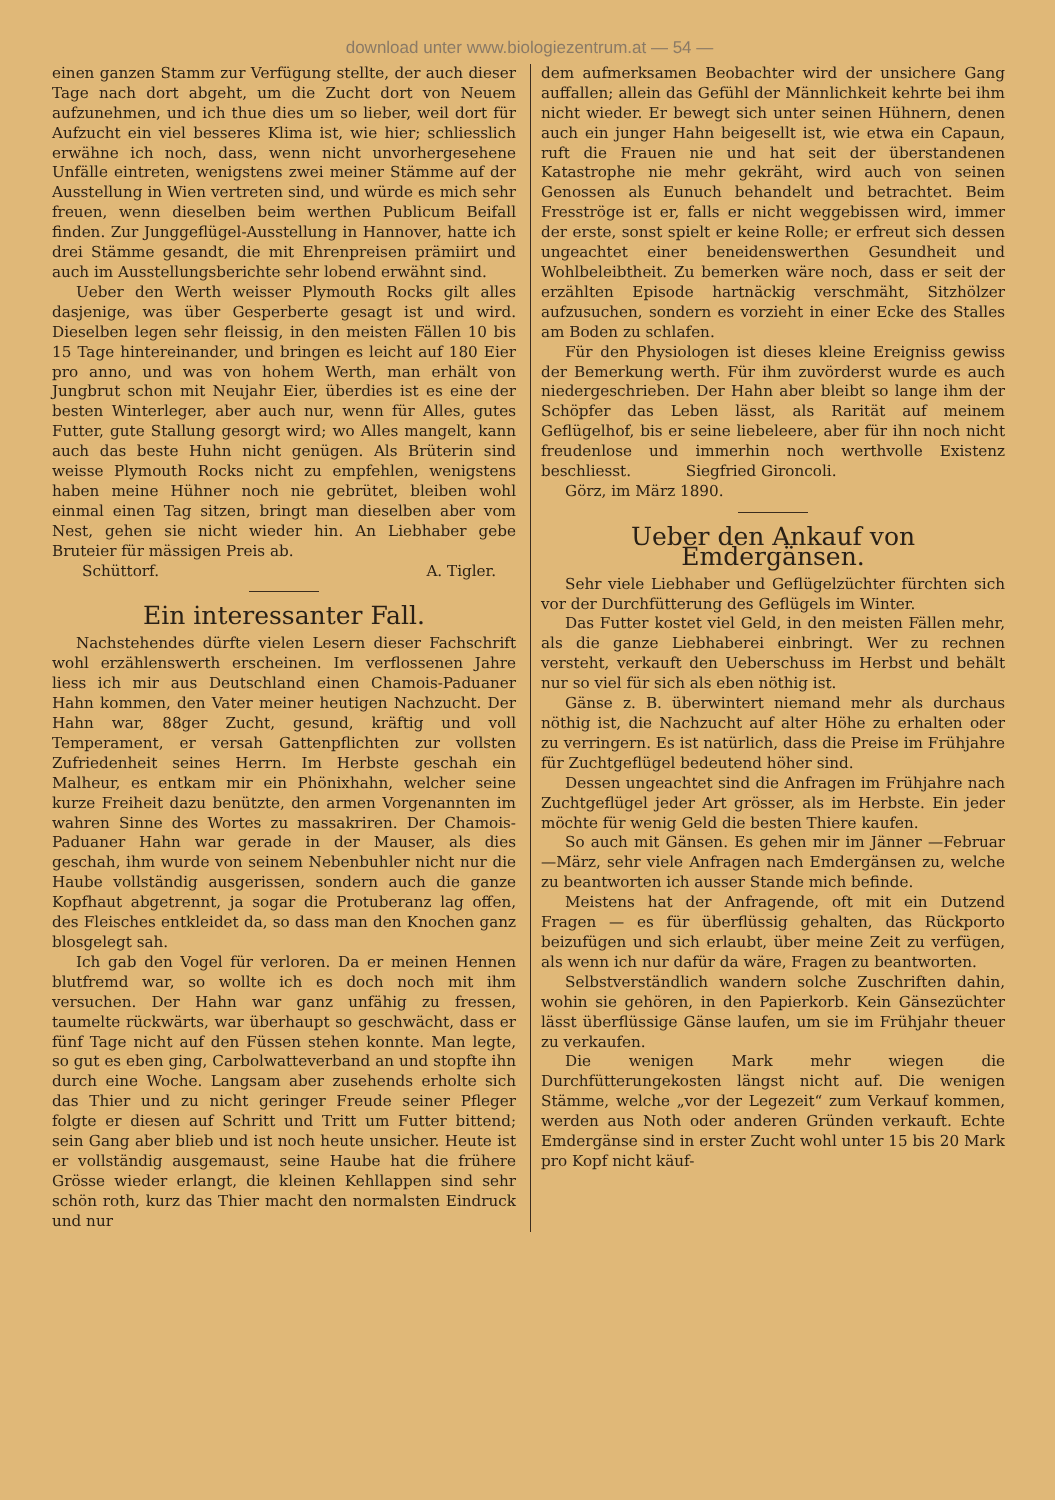download unter www.biologiezentrum.at — 54 —
einen ganzen Stamm zur Verfügung stellte, der auch dieser Tage nach dort abgeht, um die Zucht dort von Neuem aufzunehmen, und ich thue dies um so lieber, weil dort für Aufzucht ein viel besseres Klima ist, wie hier; schliesslich erwähne ich noch, dass, wenn nicht unvorhergesehene Unfälle eintreten, wenigstens zwei meiner Stämme auf der Ausstellung in Wien vertreten sind, und würde es mich sehr freuen, wenn dieselben beim werthen Publicum Beifall finden. Zur Junggeflügel-Ausstellung in Hannover, hatte ich drei Stämme gesandt, die mit Ehrenpreisen prämiirt und auch im Ausstellungsberichte sehr lobend erwähnt sind.
Ueber den Werth weisser Plymouth Rocks gilt alles dasjenige, was über Gesperberte gesagt ist und wird. Dieselben legen sehr fleissig, in den meisten Fällen 10 bis 15 Tage hintereinander, und bringen es leicht auf 180 Eier pro anno, und was von hohem Werth, man erhält von Jungbrut schon mit Neujahr Eier, überdies ist es eine der besten Winterleger, aber auch nur, wenn für Alles, gutes Futter, gute Stallung gesorgt wird; wo Alles mangelt, kann auch das beste Huhn nicht genügen. Als Brüterin sind weisse Plymouth Rocks nicht zu empfehlen, wenigstens haben meine Hühner noch nie gebrütet, bleiben wohl einmal einen Tag sitzen, bringt man dieselben aber vom Nest, gehen sie nicht wieder hin. An Liebhaber gebe Bruteier für mässigen Preis ab.
Schüttorf. A. Tigler.
Ein interessanter Fall.
Nachstehendes dürfte vielen Lesern dieser Fachschrift wohl erzählenswerth erscheinen. Im verflossenen Jahre liess ich mir aus Deutschland einen Chamois-Paduaner Hahn kommen, den Vater meiner heutigen Nachzucht. Der Hahn war, 88ger Zucht, gesund, kräftig und voll Temperament, er versah Gattenpflichten zur vollsten Zufriedenheit seines Herrn. Im Herbste geschah ein Malheur, es entkam mir ein Phönixhahn, welcher seine kurze Freiheit dazu benützte, den armen Vorgenannten im wahren Sinne des Wortes zu massakriren. Der Chamois-Paduaner Hahn war gerade in der Mauser, als dies geschah, ihm wurde von seinem Nebenbuhler nicht nur die Haube vollständig ausgerissen, sondern auch die ganze Kopfhaut abgetrennt, ja sogar die Protuberanz lag offen, des Fleisches entkleidet da, so dass man den Knochen ganz blosgelegt sah.
Ich gab den Vogel für verloren. Da er meinen Hennen blutfremd war, so wollte ich es doch noch mit ihm versuchen. Der Hahn war ganz unfähig zu fressen, taumelte rückwärts, war überhaupt so geschwächt, dass er fünf Tage nicht auf den Füssen stehen konnte. Man legte, so gut es eben ging, Carbolwatteverband an und stopfte ihn durch eine Woche. Langsam aber zusehends erholte sich das Thier und zu nicht geringer Freude seiner Pfleger folgte er diesen auf Schritt und Tritt um Futter bittend; sein Gang aber blieb und ist noch heute unsicher. Heute ist er vollständig ausgemaust, seine Haube hat die frühere Grösse wieder erlangt, die kleinen Kehllappen sind sehr schön roth, kurz das Thier macht den normalsten Eindruck und nur
dem aufmerksamen Beobachter wird der unsichere Gang auffallen; allein das Gefühl der Männlichkeit kehrte bei ihm nicht wieder. Er bewegt sich unter seinen Hühnern, denen auch ein junger Hahn beigesellt ist, wie etwa ein Capaun, ruft die Frauen nie und hat seit der überstandenen Katastrophe nie mehr gekräht, wird auch von seinen Genossen als Eunuch behandelt und betrachtet. Beim Fresströge ist er, falls er nicht weggebissen wird, immer der erste, sonst spielt er keine Rolle; er erfreut sich dessen ungeachtet einer beneidenswerthen Gesundheit und Wohlbeleibtheit. Zu bemerken wäre noch, dass er seit der erzählten Episode hartnäckig verschmäht, Sitzhölzer aufzusuchen, sondern es vorzieht in einer Ecke des Stalles am Boden zu schlafen.
Für den Physiologen ist dieses kleine Ereigniss gewiss der Bemerkung werth. Für ihm zuvörderst wurde es auch niedergeschrieben. Der Hahn aber bleibt so lange ihm der Schöpfer das Leben lässt, als Rarität auf meinem Geflügelhof, bis er seine liebeleere, aber für ihn noch nicht freudenlose und immerhin noch werthvolle Existenz beschliesst. Siegfried Gironcoli.
Görz, im März 1890.
Ueber den Ankauf von Emdergänsen.
Sehr viele Liebhaber und Geflügelzüchter fürchten sich vor der Durchfütterung des Geflügels im Winter.
Das Futter kostet viel Geld, in den meisten Fällen mehr, als die ganze Liebhaberei einbringt. Wer zu rechnen versteht, verkauft den Ueberschuss im Herbst und behält nur so viel für sich als eben nöthig ist.
Gänse z. B. überwintert niemand mehr als durchaus nöthig ist, die Nachzucht auf alter Höhe zu erhalten oder zu verringern. Es ist natürlich, dass die Preise im Frühjahre für Zuchtgeflügel bedeutend höher sind.
Dessen ungeachtet sind die Anfragen im Frühjahre nach Zuchtgeflügel jeder Art grösser, als im Herbste. Ein jeder möchte für wenig Geld die besten Thiere kaufen.
So auch mit Gänsen. Es gehen mir im Jänner —Februar—März, sehr viele Anfragen nach Emdergänsen zu, welche zu beantworten ich ausser Stande mich befinde.
Meistens hat der Anfragende, oft mit ein Dutzend Fragen — es für überflüssig gehalten, das Rückporto beizufügen und sich erlaubt, über meine Zeit zu verfügen, als wenn ich nur dafür da wäre, Fragen zu beantworten.
Selbstverständlich wandern solche Zuschriften dahin, wohin sie gehören, in den Papierkorb. Kein Gänsezüchter lässt überflüssige Gänse laufen, um sie im Frühjahr theuer zu verkaufen.
Die wenigen Mark mehr wiegen die Durchfütterungekosten längst nicht auf. Die wenigen Stämme, welche „vor der Legezeit“ zum Verkauf kommen, werden aus Noth oder anderen Gründen verkauft. Echte Emdergänse sind in erster Zucht wohl unter 15 bis 20 Mark pro Kopf nicht käuf-